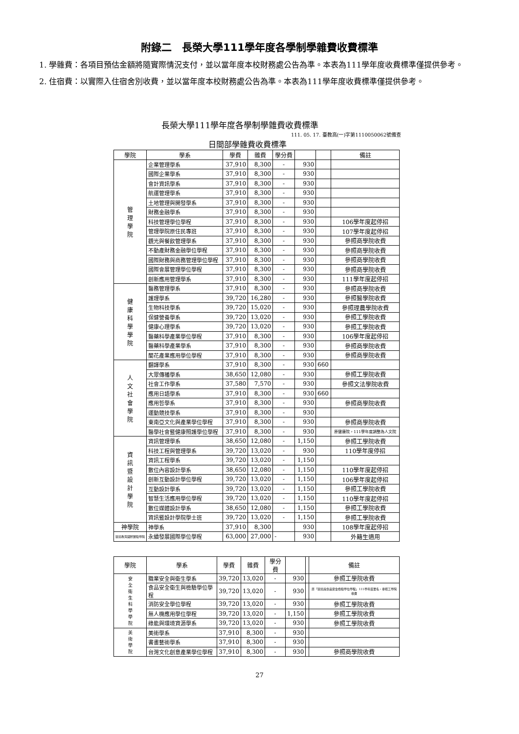附錄二　長榮大學111學年度各學制學雜費收費標準
1. 學雜費：各項目預估金額將隨實際情況支付，並以當年度本校財務處公告為準。本表為111學年度收費標準僅提供參考。
2. 住宿費：以實際入住宿舍別收費，並以當年度本校財務處公告為準。本表為111學年度收費標準僅提供參考。
長榮大學111學年度各學制學雜費收費標準
111. 05. 17. 臺教高(一)字第1110050062號備查
日間部學雜費收費標準
| 學院 | 學系 | 學費 | 雜費 | 學分費 | | | 備註 |
| --- | --- | --- | --- | --- | --- | --- | --- |
| 管 理 學 院 | 企業管理學系 | 37,910 | 8,300 | - | 930 | | |
| | 國際企業學系 | 37,910 | 8,300 | - | 930 | | |
| | 會計資訊學系 | 37,910 | 8,300 | - | 930 | | |
| | 航運管理學系 | 37,910 | 8,300 | - | 930 | | |
| | 土地管理與開發學系 | 37,910 | 8,300 | - | 930 | | |
| | 財務金融學系 | 37,910 | 8,300 | - | 930 | | |
| | 科技管理學位學程 | 37,910 | 8,300 | - | 930 | | 106學年度起停招 |
| | 管理學院原住民專班 | 37,910 | 8,300 | - | 930 | | 107學年度起停招 |
| | 觀光與餐飲管理學系 | 37,910 | 8,300 | - | 930 | | 參照商學院收費 |
| | 不動產財務金融學位學程 | 37,910 | 8,300 | - | 930 | | 參照商學院收費 |
| | 國際財務與商務管理學位學程 | 37,910 | 8,300 | - | 930 | | 參照商學院收費 |
| | 國際會展管理學位學程 | 37,910 | 8,300 | - | 930 | | 參照商學院收費 |
| | 創新應用管理學系 | 37,910 | 8,300 | - | 930 | | 111學年度起停招 |
| 健 康 科 學 學 院 | 醫務管理學系 | 37,910 | 8,300 | - | 930 | | 參照商學院收費 |
| | 護理學系 | 39,720 | 16,280 | - | 930 | | 參照醫學院收費 |
| | 生物科技學系 | 39,720 | 15,020 | - | 930 | | 參照理農學院收費 |
| | 保健營養學系 | 39,720 | 13,020 | - | 930 | | 參照工學院收費 |
| | 健康心理學系 | 39,720 | 13,020 | - | 930 | | 參照工學院收費 |
| | 醫藥科學產業學位學程 | 37,910 | 8,300 | - | 930 | | 106學年度起停招 |
| | 醫藥科學產業學系 | 37,910 | 8,300 | - | 930 | | 參照商學院收費 |
| | 蘭花產業應用學位學程 | 37,910 | 8,300 | - | 930 | | 參照商學院收費 |
| 人 文 社 會 學 院 | 翻譯學系 | 37,910 | 8,300 | - | 930 | 660 | |
| | 大眾傳播學系 | 38,650 | 12,080 | - | 930 | | 參照工學院收費 |
| | 社會工作學系 | 37,580 | 7,570 | - | 930 | | 參照文法學院收費 |
| | 應用日語學系 | 37,910 | 8,300 | - | 930 | 660 | |
| | 應用哲學系 | 37,910 | 8,300 | - | 930 | | 參照商學院收費 |
| | 運動競技學系 | 37,910 | 8,300 | - | 930 | | |
| | 東南亞文化與產業學位學程 | 37,910 | 8,300 | - | 930 | | 參照商學院收費 |
| | 醫學社會暨健康照護學位學程 | 37,910 | 8,300 | - | 930 | | 原健康院，111學年度調整為人文院 |
| 資 訊 暨 設 計 學 院 | 資訊管理學系 | 38,650 | 12,080 | - | 1,150 | | 參照工學院收費 |
| | 科技工程與管理學系 | 39,720 | 13,020 | - | 930 | | 110學年度停招 |
| | 資訊工程學系 | 39,720 | 13,020 | - | 1,150 | | |
| | 數位內容設計學系 | 38,650 | 12,080 | - | 1,150 | | 110學年度起停招 |
| | 創新互動設計學位學程 | 39,720 | 13,020 | - | 1,150 | | 106學年度起停招 |
| | 互動設計學系 | 39,720 | 13,020 | - | 1,150 | | 參照工學院收費 |
| | 智慧生活應用學位學程 | 39,720 | 13,020 | - | 1,150 | | 110學年度起停招 |
| | 數位媒體設計學系 | 38,650 | 12,080 | - | 1,150 | | 參照工學院收費 |
| | 資訊暨設計學院學士班 | 39,720 | 13,020 | - | 1,150 | | 參照工學院收費 |
| 神學院 | 神學系 | 37,910 | 8,300 | | 930 | | 108學年度起停招 |
| 環境教育國際實驗學院 | 永續發展國際學位學程 | 63,000 | 27,000 | - | 930 | | 外籍生適用 |
| 學院 | 學系 | 學費 | 雜費 | 學分費 | | | 備註 |
| --- | --- | --- | --- | --- | --- | --- | --- |
| 安 全 衛 生 科 學 學 院 | 職業安全與衛生學系 | 39,720 | 13,020 | - | 930 | | 參照工學院收費 |
| | 食品安全衛生與檢驗學位學程 | 39,720 | 13,020 | - | 930 | | 原「環境與食品安全檢驗學位學程」111學年度更名，參照工學院收費 |
| | 消防安全學位學程 | 39,720 | 13,020 | - | 930 | | 參照工學院收費 |
| | 無人機應用學位學程 | 39,720 | 13,020 | - | 1,150 | | 參照工學院收費 |
| | 綠能與環境資源學系 | 39,720 | 13,020 | - | 930 | | 參照工學院收費 |
| 美 術 學 院 | 美術學系 | 37,910 | 8,300 | - | 930 | | |
| | 書畫藝術學系 | 37,910 | 8,300 | - | 930 | | |
| | 台灣文化創意產業學位學程 | 37,910 | 8,300 | - | 930 | | 參照商學院收費 |
27